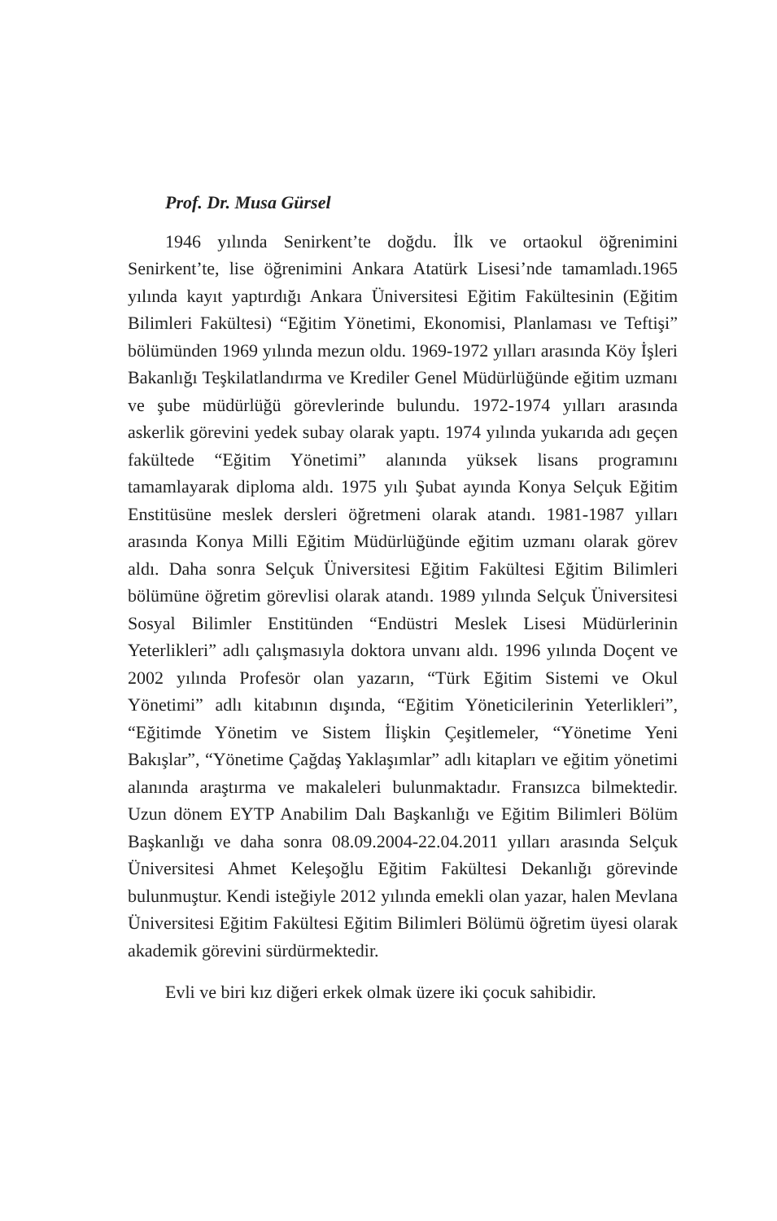Prof. Dr. Musa Gürsel
1946 yılında Senirkent’te doğdu. İlk ve ortaokul öğrenimini Senirkent’te, lise öğrenimini Ankara Atatürk Lisesi’nde tamamladı.1965 yılında kayıt yaptırdığı Ankara Üniversitesi Eğitim Fakültesinin (Eğitim Bilimleri Fakültesi) “Eğitim Yönetimi, Ekonomisi, Planlaması ve Teftişi” bölümünden 1969 yılında mezun oldu. 1969-1972 yılları arasında Köy İşleri Bakanlığı Teşkilatlandırma ve Krediler Genel Müdürlüğünde eğitim uzmanı ve şube müdürlüğü görevlerinde bulundu. 1972-1974 yılları arasında askerlik görevini yedek subay olarak yaptı. 1974 yılında yukarıda adı geçen fakültede “Eğitim Yönetimi” alanında yüksek lisans programını tamamlayarak diploma aldı. 1975 yılı Şubat ayında Konya Selçuk Eğitim Enstitüsüne meslek dersleri öğretmeni olarak atandı. 1981-1987 yılları arasında Konya Milli Eğitim Müdürlüğünde eğitim uzmanı olarak görev aldı. Daha sonra Selçuk Üniversitesi Eğitim Fakültesi Eğitim Bilimleri bölümüne öğretim görevlisi olarak atandı. 1989 yılında Selçuk Üniversitesi Sosyal Bilimler Enstitünden “Endüstri Meslek Lisesi Müdürlerinin Yeterlikleri” adlı çalışmasıyla doktora unvanı aldı. 1996 yılında Doçent ve 2002 yılında Profesör olan yazarın, “Türk Eğitim Sistemi ve Okul Yönetimi” adlı kitabının dışında, “Eğitim Yöneticilerinin Yeterlikleri”, “Eğitimde Yönetim ve Sistem İlişkin Çeşitlemeler, “Yönetime Yeni Bakışlar”, “Yönetime Çağdaş Yaklaşımlar” adlı kitapları ve eğitim yönetimi alanında araştırma ve makaleleri bulunmaktadır. Fransızca bilmektedir. Uzun dönem EYTP Anabilim Dalı Başkanlığı ve Eğitim Bilimleri Bölüm Başkanlığı ve daha sonra 08.09.2004-22.04.2011 yılları arasında Selçuk Üniversitesi Ahmet Keleşoğlu Eğitim Fakültesi Dekanlığı görevinde bulunmuştur. Kendi isteğiyle 2012 yılında emekli olan yazar, halen Mevlana Üniversitesi Eğitim Fakültesi Eğitim Bilimleri Bölümü öğretim üyesi olarak akademik görevini sürdürmektedir.
Evli ve biri kız diğeri erkek olmak üzere iki çocuk sahibidir.